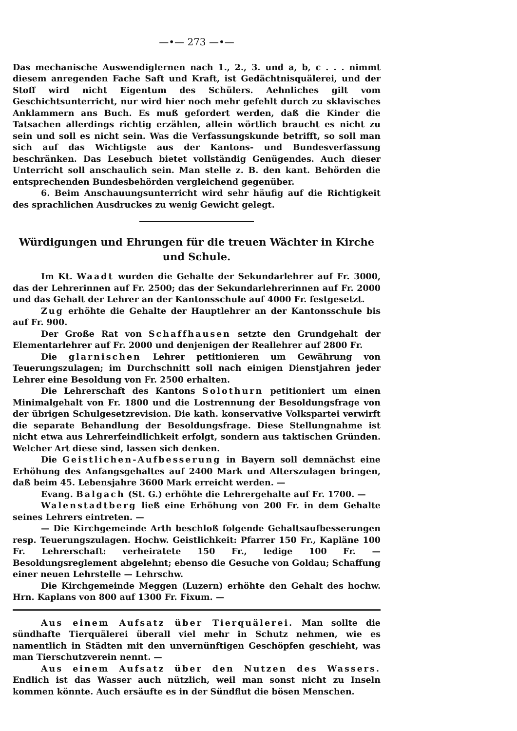—•— 273 —•—
Das mechanische Auswendiglernen nach 1., 2., 3. und a, b, c . . . nimmt diesem anregenden Fache Saft und Kraft, ist Gedächtnisquälerei, und der Stoff wird nicht Eigentum des Schülers. Aehnliches gilt vom Geschichtsunterricht, nur wird hier noch mehr gefehlt durch zu sklavisches Anklammern ans Buch. Es muß gefordert werden, daß die Kinder die Tatsachen allerdings richtig erzählen, allein wörtlich braucht es nicht zu sein und soll es nicht sein. Was die Verfassungskunde betrifft, so soll man sich auf das Wichtigste aus der Kantons- und Bundesverfassung beschränken. Das Lesebuch bietet vollständig Genügendes. Auch dieser Unterricht soll anschaulich sein. Man stelle z. B. den kant. Behörden die entsprechenden Bundesbehörden vergleichend gegenüber.
6. Beim Anschauungsunterricht wird sehr häufig auf die Richtigkeit des sprachlichen Ausdruckes zu wenig Gewicht gelegt.
Würdigungen und Ehrungen für die treuen Wächter in Kirche und Schule.
Im Kt. Waadt wurden die Gehalte der Sekundarlehrer auf Fr. 3000, das der Lehrerinnen auf Fr. 2500; das der Sekundarlehrerinnen auf Fr. 2000 und das Gehalt der Lehrer an der Kantonsschule auf 4000 Fr. festgesetzt.
Zug erhöhte die Gehalte der Hauptlehrer an der Kantonsschule bis auf Fr. 900.
Der Große Rat von Schaffhausen setzte den Grundgehalt der Elementarlehrer auf Fr. 2000 und denjenigen der Reallehrer auf 2800 Fr.
Die glarnischen Lehrer petitionieren um Gewährung von Teuerungszulagen; im Durchschnitt soll nach einigen Dienstjahren jeder Lehrer eine Besoldung von Fr. 2500 erhalten.
Die Lehrerschaft des Kantons Solothurn petitioniert um einen Minimalgehalt von Fr. 1800 und die Lostrennung der Besoldungsfrage von der übrigen Schulgesetzrevision. Die kath. konservative Volkspartei verwirft die separate Behandlung der Besoldungsfrage. Diese Stellungnahme ist nicht etwa aus Lehrerfeindlichkeit erfolgt, sondern aus taktischen Gründen. Welcher Art diese sind, lassen sich denken.
Die Geistlichen-Aufbesserung in Bayern soll demnächst eine Erhöhung des Anfangsgehaltes auf 2400 Mark und Alterszulagen bringen, daß beim 45. Lebensjahre 3600 Mark erreicht werden. —
Evang. Balgach (St. G.) erhöhte die Lehrergehalte auf Fr. 1700. —
Walenstadtberg ließ eine Erhöhung von 200 Fr. in dem Gehalte seines Lehrers eintreten. —
— Die Kirchgemeinde Arth beschloß folgende Gehaltsaufbesserungen resp. Teuerungszulagen. Hochw. Geistlichkeit: Pfarrer 150 Fr., Kapläne 100 Fr. Lehrerschaft: verheiratete 150 Fr., ledige 100 Fr. — Besoldungsreglement abgelehnt; ebenso die Gesuche von Goldau; Schaffung einer neuen Lehrstelle — Lehrschw.
Die Kirchgemeinde Meggen (Luzern) erhöhte den Gehalt des hochw. Hrn. Kaplans von 800 auf 1300 Fr. Fixum. —
Aus einem Aufsatz über Tierquälerei. Man sollte die sündhafte Tierquälerei überall viel mehr in Schutz nehmen, wie es namentlich in Städten mit den unvernünftigen Geschöpfen geschieht, was man Tierschutzverein nennt. —
Aus einem Aufsatz über den Nutzen des Wassers. Endlich ist das Wasser auch nützlich, weil man sonst nicht zu Inseln kommen könnte. Auch ersäufte es in der Sündflut die bösen Menschen.